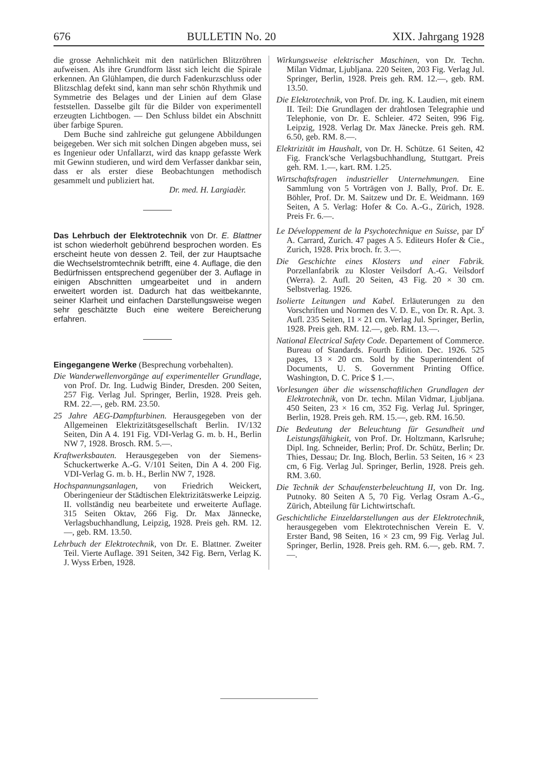676 BULLETIN No. 20 XIX. Jahrgang 1928
die grosse Aehnlichkeit mit den natürlichen Blitzröhren aufweisen. Als ihre Grundform lässt sich leicht die Spirale erkennen. An Glühlampen, die durch Fadenkurzschluss oder Blitzschlag defekt sind, kann man sehr schön Rhythmik und Symmetrie des Belages und der Linien auf dem Glase feststellen. Dasselbe gilt für die Bilder von experimentell erzeugten Lichtbogen. — Den Schluss bildet ein Abschnitt über farbige Spuren.
Dem Buche sind zahlreiche gut gelungene Abbildungen beigegeben. Wer sich mit solchen Dingen abgeben muss, sei es Ingenieur oder Unfallarzt, wird das knapp gefasste Werk mit Gewinn studieren, und wird dem Verfasser dankbar sein, dass er als erster diese Beobachtungen methodisch gesammelt und publiziert hat.
Dr. med. H. Largiadèr.
Das Lehrbuch der Elektrotechnik von Dr. E. Blattner ist schon wiederholt gebührend besprochen worden. Es erscheint heute von dessen 2. Teil, der zur Hauptsache die Wechselstromtechnik betrifft, eine 4. Auflage, die den Bedürfnissen entsprechend gegenüber der 3. Auflage in einigen Abschnitten umgearbeitet und in andern erweitert worden ist. Dadurch hat das weitbekannte, seiner Klarheit und einfachen Darstellungsweise wegen sehr geschätzte Buch eine weitere Bereicherung erfahren.
Eingegangene Werke (Besprechung vorbehalten).
Die Wanderwellenvorgänge auf experimenteller Grundlage, von Prof. Dr. Ing. Ludwig Binder, Dresden. 200 Seiten, 257 Fig. Verlag Jul. Springer, Berlin, 1928. Preis geh. RM. 22.—, geb. RM. 23.50.
25 Jahre AEG-Dampfturbinen. Herausgegeben von der Allgemeinen Elektrizitätsgesellschaft Berlin. IV/132 Seiten, Din A 4. 191 Fig. VDI-Verlag G. m. b. H., Berlin NW 7, 1928. Brosch. RM. 5.—.
Kraftwerksbauten. Herausgegeben von der Siemens-Schuckertwerke A.-G. V/101 Seiten, Din A 4. 200 Fig. VDI-Verlag G. m. b. H., Berlin NW 7, 1928.
Hochspannungsanlagen, von Friedrich Weickert, Oberingenieur der Städtischen Elektrizitätswerke Leipzig. II. vollständig neu bearbeitete und erweiterte Auflage. 315 Seiten Oktav, 266 Fig. Dr. Max Jännecke, Verlagsbuchhandlung, Leipzig, 1928. Preis geh. RM. 12.—, geb. RM. 13.50.
Lehrbuch der Elektrotechnik, von Dr. E. Blattner. Zweiter Teil. Vierte Auflage. 391 Seiten, 342 Fig. Bern, Verlag K. J. Wyss Erben, 1928.
Wirkungsweise elektrischer Maschinen, von Dr. Techn. Milan Vidmar, Ljubljana. 220 Seiten, 203 Fig. Verlag Jul. Springer, Berlin, 1928. Preis geh. RM. 12.—, geb. RM. 13.50.
Die Elektrotechnik, von Prof. Dr. ing. K. Laudien, mit einem II. Teil: Die Grundlagen der drahtlosen Telegraphie und Telephonie, von Dr. E. Schleier. 472 Seiten, 996 Fig. Leipzig, 1928. Verlag Dr. Max Jänecke. Preis geh. RM. 6.50, geb. RM. 8.—.
Elektrizität im Haushalt, von Dr. H. Schütze. 61 Seiten, 42 Fig. Franck'sche Verlagsbuchhandlung, Stuttgart. Preis geh. RM. 1.—, kart. RM. 1.25.
Wirtschaftsfragen industrieller Unternehmungen. Eine Sammlung von 5 Vorträgen von J. Bally, Prof. Dr. E. Böhler, Prof. Dr. M. Saitzew und Dr. E. Weidmann. 169 Seiten, A 5. Verlag: Hofer & Co. A.-G., Zürich, 1928. Preis Fr. 6.—.
Le Développement de la Psychotechnique en Suisse, par D<sup>r</sup> A. Carrard, Zurich. 47 pages A 5. Editeurs Hofer & Cie., Zurich, 1928. Prix broch. fr. 3.—.
Die Geschichte eines Klosters und einer Fabrik. Porzellanfabrik zu Kloster Veilsdorf A.-G. Veilsdorf (Werra). 2. Aufl. 20 Seiten, 43 Fig. 20 × 30 cm. Selbstverlag. 1926.
Isolierte Leitungen und Kabel. Erläuterungen zu den Vorschriften und Normen des V. D. E., von Dr. R. Apt. 3. Aufl. 235 Seiten, 11 × 21 cm. Verlag Jul. Springer, Berlin, 1928. Preis geh. RM. 12.—, geb. RM. 13.—.
National Electrical Safety Code. Departement of Commerce. Bureau of Standards. Fourth Edition. Dec. 1926. 525 pages, 13 × 20 cm. Sold by the Superintendent of Documents, U. S. Government Printing Office. Washington, D. C. Price $ 1.—.
Vorlesungen über die wissenschaftlichen Grundlagen der Elektrotechnik, von Dr. techn. Milan Vidmar, Ljubljana. 450 Seiten, 23 × 16 cm, 352 Fig. Verlag Jul. Springer, Berlin, 1928. Preis geh. RM. 15.—, geb. RM. 16.50.
Die Bedeutung der Beleuchtung für Gesundheit und Leistungsfähigkeit, von Prof. Dr. Holtzmann, Karlsruhe; Dipl. Ing. Schneider, Berlin; Prof. Dr. Schütz, Berlin; Dr. Thies, Dessau; Dr. Ing. Bloch, Berlin. 53 Seiten, 16 × 23 cm, 6 Fig. Verlag Jul. Springer, Berlin, 1928. Preis geh. RM. 3.60.
Die Technik der Schaufensterbeleuchtung II, von Dr. Ing. Putnoky. 80 Seiten A 5, 70 Fig. Verlag Osram A.-G., Zürich, Abteilung für Lichtwirtschaft.
Geschichtliche Einzeldarstellungen aus der Elektrotechnik, herausgegeben vom Elektrotechnischen Verein E. V. Erster Band, 98 Seiten, 16 × 23 cm, 99 Fig. Verlag Jul. Springer, Berlin, 1928. Preis geh. RM. 6.—, geb. RM. 7.—.